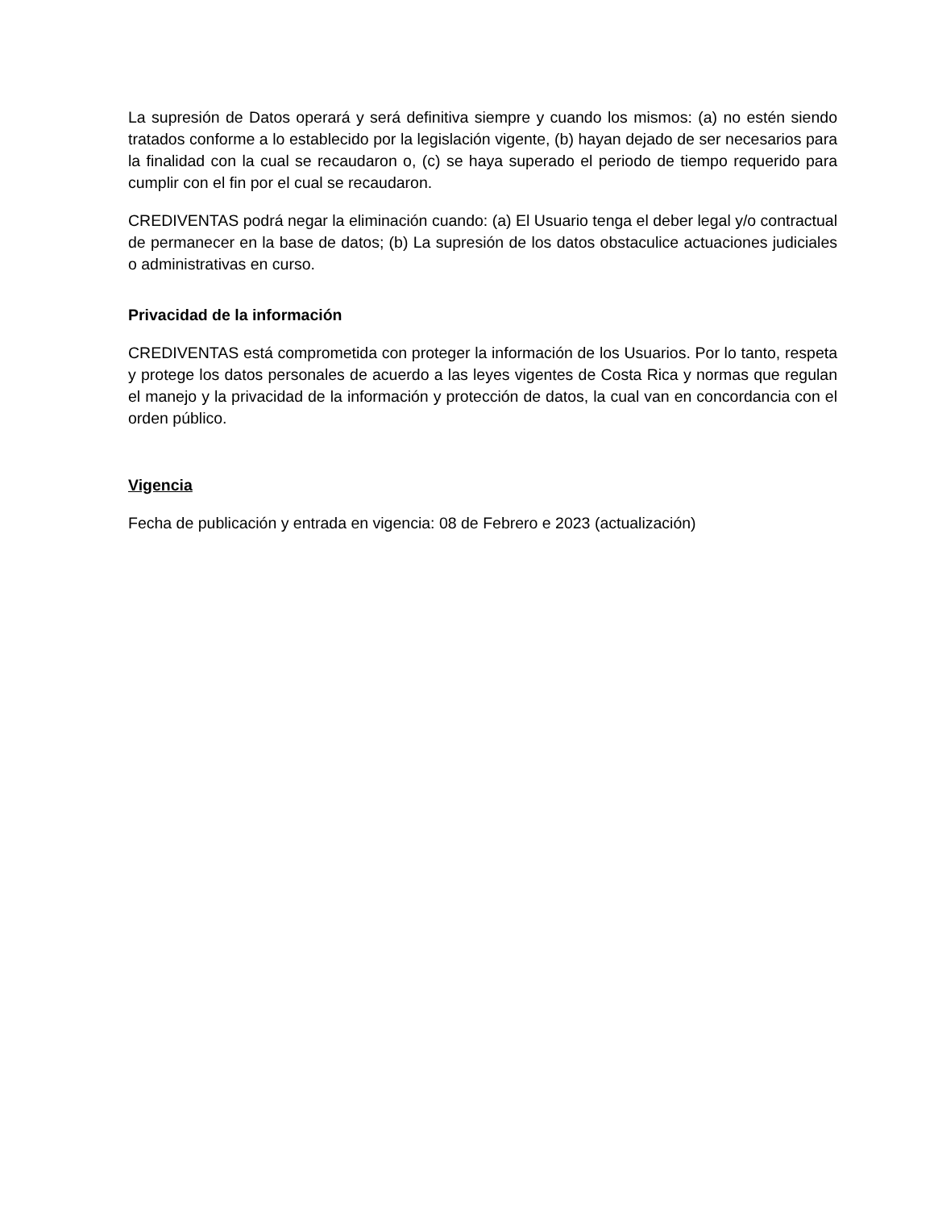La supresión de Datos operará y será definitiva siempre y cuando los mismos: (a) no estén siendo tratados conforme a lo establecido por la legislación vigente, (b) hayan dejado de ser necesarios para la finalidad con la cual se recaudaron o, (c) se haya superado el periodo de tiempo requerido para cumplir con el fin por el cual se recaudaron.
CREDIVENTAS podrá negar la eliminación cuando: (a) El Usuario tenga el deber legal y/o contractual de permanecer en la base de datos; (b) La supresión de los datos obstaculice actuaciones judiciales o administrativas en curso.
Privacidad de la información
CREDIVENTAS está comprometida con proteger la información de los Usuarios. Por lo tanto, respeta y protege los datos personales de acuerdo a las leyes vigentes de Costa Rica y normas que regulan el manejo y la privacidad de la información y protección de datos, la cual van en concordancia con el orden público.
Vigencia
Fecha de publicación y entrada en vigencia: 08 de Febrero e 2023 (actualización)